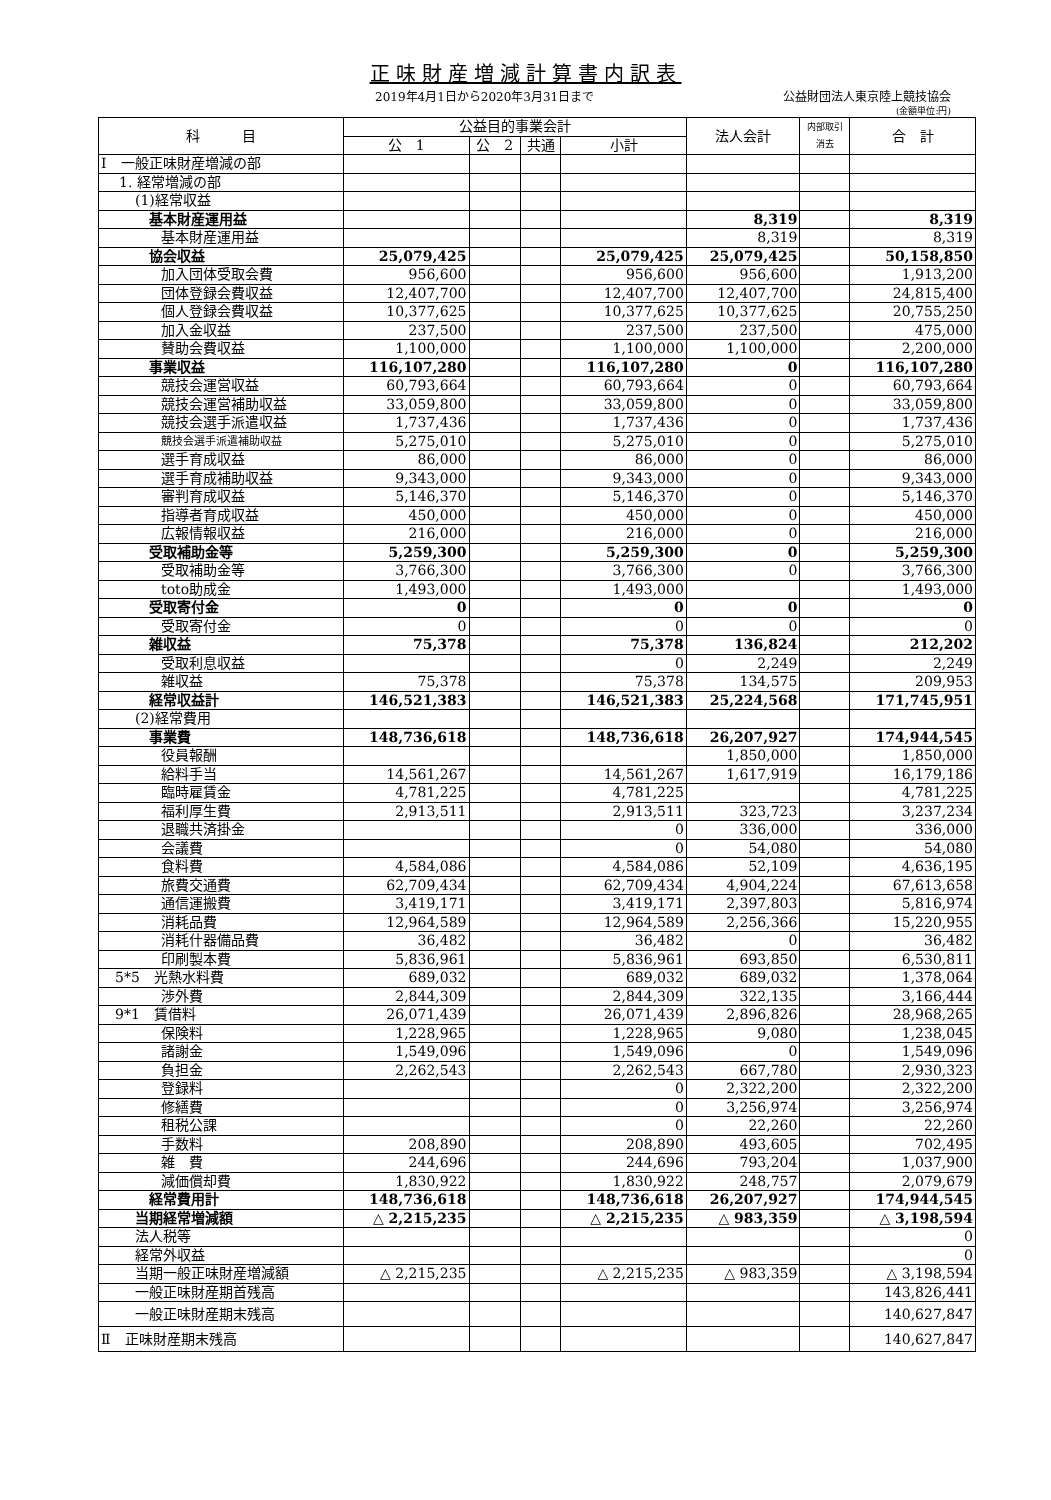正味財産増減計算書内訳表
2019年4月1日から2020年3月31日まで 公益財団法人東京陸上競技協会
(金額単位:円)
| 科 目 | 公益目的事業会計 | | | | 法人会計 | 内部取引 消去 | 合 計 |
| --- | --- | --- | --- | --- | --- | --- | --- |
| | 公 1 | 公 2 | 共通 | 小計 | | | |
| Ⅰ 一般正味財産増減の部 | | | | | | | |
| 1. 経常増減の部 | | | | | | | |
| (1)経常収益 | | | | | | | |
| 基本財産運用益 | | | | | 8,319 | | 8,319 |
| 基本財産運用益 | | | | | 8,319 | | 8,319 |
| 協会収益 | 25,079,425 | | | 25,079,425 | 25,079,425 | | 50,158,850 |
| 加入団体受取会費 | 956,600 | | | 956,600 | 956,600 | | 1,913,200 |
| 団体登録会費収益 | 12,407,700 | | | 12,407,700 | 12,407,700 | | 24,815,400 |
| 個人登録会費収益 | 10,377,625 | | | 10,377,625 | 10,377,625 | | 20,755,250 |
| 加入金収益 | 237,500 | | | 237,500 | 237,500 | | 475,000 |
| 賛助会費収益 | 1,100,000 | | | 1,100,000 | 1,100,000 | | 2,200,000 |
| 事業収益 | 116,107,280 | | | 116,107,280 | 0 | | 116,107,280 |
| 競技会運営収益 | 60,793,664 | | | 60,793,664 | 0 | | 60,793,664 |
| 競技会運営補助収益 | 33,059,800 | | | 33,059,800 | 0 | | 33,059,800 |
| 競技会選手派遣収益 | 1,737,436 | | | 1,737,436 | 0 | | 1,737,436 |
| 競技会選手派遣補助収益 | 5,275,010 | | | 5,275,010 | 0 | | 5,275,010 |
| 選手育成収益 | 86,000 | | | 86,000 | 0 | | 86,000 |
| 選手育成補助収益 | 9,343,000 | | | 9,343,000 | 0 | | 9,343,000 |
| 審判育成収益 | 5,146,370 | | | 5,146,370 | 0 | | 5,146,370 |
| 指導者育成収益 | 450,000 | | | 450,000 | 0 | | 450,000 |
| 広報情報収益 | 216,000 | | | 216,000 | 0 | | 216,000 |
| 受取補助金等 | 5,259,300 | | | 5,259,300 | 0 | | 5,259,300 |
| 受取補助金等 | 3,766,300 | | | 3,766,300 | 0 | | 3,766,300 |
| toto助成金 | 1,493,000 | | | 1,493,000 | | | 1,493,000 |
| 受取寄付金 | 0 | | | 0 | 0 | | 0 |
| 受取寄付金 | 0 | | | 0 | 0 | | 0 |
| 雑収益 | 75,378 | | | 75,378 | 136,824 | | 212,202 |
| 受取利息収益 | | | | 0 | 2,249 | | 2,249 |
| 雑収益 | 75,378 | | | 75,378 | 134,575 | | 209,953 |
| 経常収益計 | 146,521,383 | | | 146,521,383 | 25,224,568 | | 171,745,951 |
| (2)経常費用 | | | | | | | |
| 事業費 | 148,736,618 | | | 148,736,618 | 26,207,927 | | 174,944,545 |
| 役員報酬 | | | | | 1,850,000 | | 1,850,000 |
| 給料手当 | 14,561,267 | | | 14,561,267 | 1,617,919 | | 16,179,186 |
| 臨時雇賃金 | 4,781,225 | | | 4,781,225 | | | 4,781,225 |
| 福利厚生費 | 2,913,511 | | | 2,913,511 | 323,723 | | 3,237,234 |
| 退職共済掛金 | | | | 0 | 336,000 | | 336,000 |
| 会議費 | | | | 0 | 54,080 | | 54,080 |
| 食料費 | 4,584,086 | | | 4,584,086 | 52,109 | | 4,636,195 |
| 旅費交通費 | 62,709,434 | | | 62,709,434 | 4,904,224 | | 67,613,658 |
| 通信運搬費 | 3,419,171 | | | 3,419,171 | 2,397,803 | | 5,816,974 |
| 消耗品費 | 12,964,589 | | | 12,964,589 | 2,256,366 | | 15,220,955 |
| 消耗什器備品費 | 36,482 | | | 36,482 | 0 | | 36,482 |
| 印刷製本費 | 5,836,961 | | | 5,836,961 | 693,850 | | 6,530,811 |
| 5*5 光熱水料費 | 689,032 | | | 689,032 | 689,032 | | 1,378,064 |
| 渉外費 | 2,844,309 | | | 2,844,309 | 322,135 | | 3,166,444 |
| 9*1 賃借料 | 26,071,439 | | | 26,071,439 | 2,896,826 | | 28,968,265 |
| 保険料 | 1,228,965 | | | 1,228,965 | 9,080 | | 1,238,045 |
| 諸謝金 | 1,549,096 | | | 1,549,096 | 0 | | 1,549,096 |
| 負担金 | 2,262,543 | | | 2,262,543 | 667,780 | | 2,930,323 |
| 登録料 | | | | 0 | 2,322,200 | | 2,322,200 |
| 修繕費 | | | | 0 | 3,256,974 | | 3,256,974 |
| 租税公課 | | | | 0 | 22,260 | | 22,260 |
| 手数料 | 208,890 | | | 208,890 | 493,605 | | 702,495 |
| 雑 費 | 244,696 | | | 244,696 | 793,204 | | 1,037,900 |
| 減価償却費 | 1,830,922 | | | 1,830,922 | 248,757 | | 2,079,679 |
| 経常費用計 | 148,736,618 | | | 148,736,618 | 26,207,927 | | 174,944,545 |
| 当期経常増減額 | △ 2,215,235 | | | △ 2,215,235 | △ 983,359 | | △ 3,198,594 |
| 法人税等 | | | | | | | 0 |
| 経常外収益 | | | | | | | 0 |
| 当期一般正味財産増減額 | △ 2,215,235 | | | △ 2,215,235 | △ 983,359 | | △ 3,198,594 |
| 一般正味財産期首残高 | | | | | | | 143,826,441 |
| 一般正味財産期末残高 | | | | | | | 140,627,847 |
| Ⅱ 正味財産期末残高 | | | | | | | 140,627,847 |